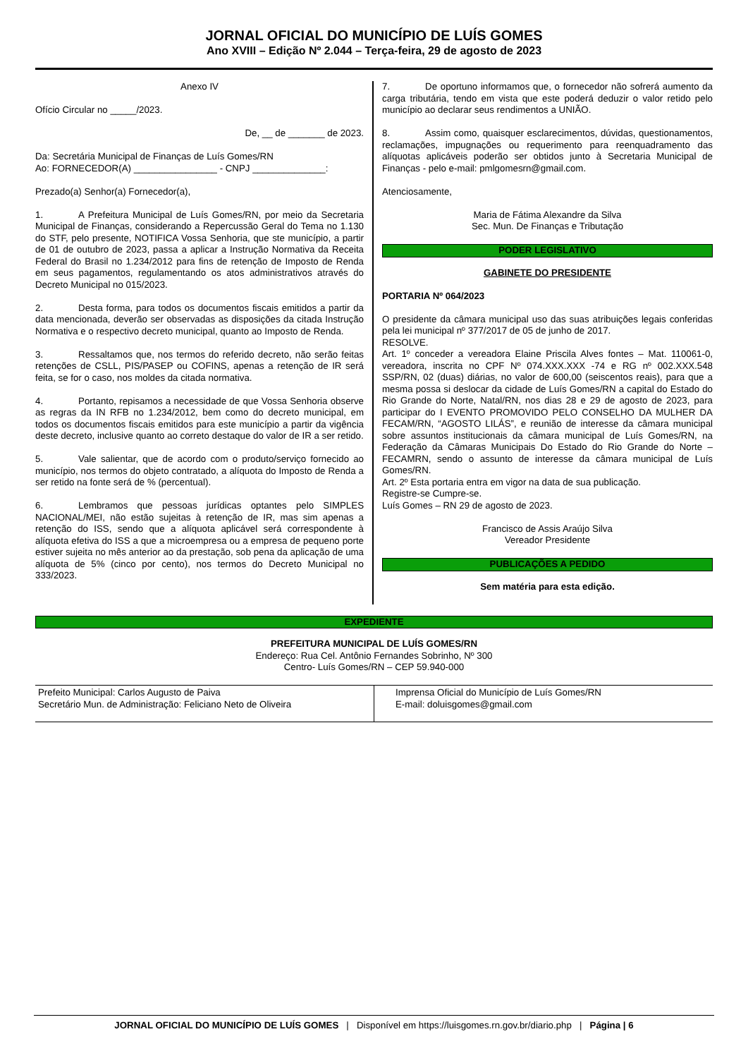JORNAL OFICIAL DO MUNICÍPIO DE LUÍS GOMES
Ano XVIII – Edição Nº 2.044 – Terça-feira, 29 de agosto de 2023
Anexo IV
Ofício Circular no _____/2023.
De, __ de _______ de 2023.
Da: Secretária Municipal de Finanças de Luís Gomes/RN
Ao: FORNECEDOR(A) ________________ - CNPJ ______________:
Prezado(a) Senhor(a) Fornecedor(a),
1. A Prefeitura Municipal de Luís Gomes/RN, por meio da Secretaria Municipal de Finanças, considerando a Repercussão Geral do Tema no 1.130 do STF, pelo presente, NOTIFICA Vossa Senhoria, que ste município, a partir de 01 de outubro de 2023, passa a aplicar a Instrução Normativa da Receita Federal do Brasil no 1.234/2012 para fins de retenção de Imposto de Renda em seus pagamentos, regulamentando os atos administrativos através do Decreto Municipal no 015/2023.
2. Desta forma, para todos os documentos fiscais emitidos a partir da data mencionada, deverão ser observadas as disposições da citada Instrução Normativa e o respectivo decreto municipal, quanto ao Imposto de Renda.
3. Ressaltamos que, nos termos do referido decreto, não serão feitas retenções de CSLL, PIS/PASEP ou COFINS, apenas a retenção de IR será feita, se for o caso, nos moldes da citada normativa.
4. Portanto, repisamos a necessidade de que Vossa Senhoria observe as regras da IN RFB no 1.234/2012, bem como do decreto municipal, em todos os documentos fiscais emitidos para este município a partir da vigência deste decreto, inclusive quanto ao correto destaque do valor de IR a ser retido.
5. Vale salientar, que de acordo com o produto/serviço fornecido ao município, nos termos do objeto contratado, a alíquota do Imposto de Renda a ser retido na fonte será de % (percentual).
6. Lembramos que pessoas jurídicas optantes pelo SIMPLES NACIONAL/MEI, não estão sujeitas à retenção de IR, mas sim apenas a retenção do ISS, sendo que a alíquota aplicável será correspondente à alíquota efetiva do ISS a que a microempresa ou a empresa de pequeno porte estiver sujeita no mês anterior ao da prestação, sob pena da aplicação de uma alíquota de 5% (cinco por cento), nos termos do Decreto Municipal no 333/2023.
7. De oportuno informamos que, o fornecedor não sofrerá aumento da carga tributária, tendo em vista que este poderá deduzir o valor retido pelo município ao declarar seus rendimentos a UNIÃO.
8. Assim como, quaisquer esclarecimentos, dúvidas, questionamentos, reclamações, impugnações ou requerimento para reenquadramento das alíquotas aplicáveis poderão ser obtidos junto à Secretaria Municipal de Finanças - pelo e-mail: pmlgomesrn@gmail.com.
Atenciosamente,
Maria de Fátima Alexandre da Silva
Sec. Mun. De Finanças e Tributação
PODER LEGISLATIVO
GABINETE DO PRESIDENTE
PORTARIA Nº 064/2023
O presidente da câmara municipal uso das suas atribuições legais conferidas pela lei municipal nº 377/2017 de 05 de junho de 2017.
RESOLVE.
Art. 1º conceder a vereadora Elaine Priscila Alves fontes – Mat. 110061-0, vereadora, inscrita no CPF Nº 074.XXX.XXX -74 e RG nº 002.XXX.548 SSP/RN, 02 (duas) diárias, no valor de 600,00 (seiscentos reais), para que a mesma possa si deslocar da cidade de Luís Gomes/RN a capital do Estado do Rio Grande do Norte, Natal/RN, nos dias 28 e 29 de agosto de 2023, para participar do I EVENTO PROMOVIDO PELO CONSELHO DA MULHER DA FECAM/RN, “AGOSTO LILÁS”, e reunião de interesse da câmara municipal sobre assuntos institucionais da câmara municipal de Luís Gomes/RN, na Federação da Câmaras Municipais Do Estado do Rio Grande do Norte – FECAMRN, sendo o assunto de interesse da câmara municipal de Luís Gomes/RN.
Art. 2º Esta portaria entra em vigor na data de sua publicação.
Registre-se Cumpre-se.
Luís Gomes – RN 29 de agosto de 2023.
Francisco de Assis Araújo Silva
Vereador Presidente
PUBLICAÇÕES A PEDIDO
Sem matéria para esta edição.
EXPEDIENTE
PREFEITURA MUNICIPAL DE LUÍS GOMES/RN
Endereço: Rua Cel. Antônio Fernandes Sobrinho, Nº 300
Centro- Luís Gomes/RN – CEP 59.940-000
| Prefeito Municipal: Carlos Augusto de Paiva Secretário Mun. de Administração: Feliciano Neto de Oliveira | Imprensa Oficial do Município de Luís Gomes/RN E-mail: doluisgomes@gmail.com |
JORNAL OFICIAL DO MUNICÍPIO DE LUÍS GOMES | Disponível em https://luisgomes.rn.gov.br/diario.php | Página | 6